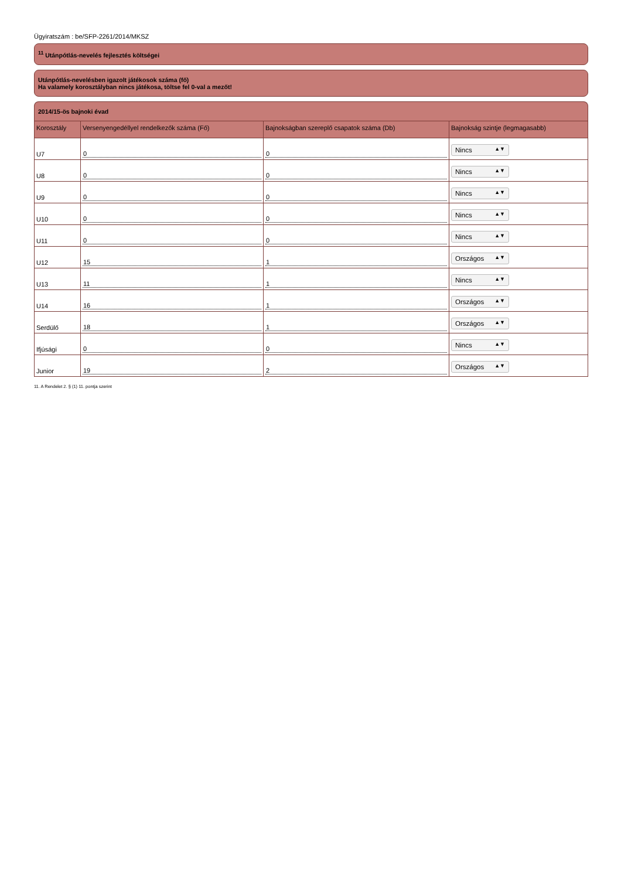Ügyiratszám : be/SFP-2261/2014/MKSZ
<sup>11</sup> Utánpótlás-nevelés fejlesztés költségei
Utánpótlás-nevelésben igazolt játékosok száma (fő)
Ha valamely korosztályban nincs játékosa, töltse fel 0-val a mezőt!
2014/15-ös bajnoki évad
| Korosztály | Versenyengedéllyel rendelkezők száma (Fő) | Bajnokságban szereplő csapatok száma (Db) | Bajnokság szintje (legmagasabb) |
| --- | --- | --- | --- |
| U7 | 0 | 0 | Nincs ▲▼ |
| U8 | 0 | 0 | Nincs ▲▼ |
| U9 | 0 | 0 | Nincs ▲▼ |
| U10 | 0 | 0 | Nincs ▲▼ |
| U11 | 0 | 0 | Nincs ▲▼ |
| U12 | 15 | 1 | Országos ▲▼ |
| U13 | 11 | 1 | Nincs ▲▼ |
| U14 | 16 | 1 | Országos ▲▼ |
| Serdülő | 18 | 1 | Országos ▲▼ |
| Ifjúsági | 0 | 0 | Nincs ▲▼ |
| Junior | 19 | 2 | Országos ▲▼ |
11. A Rendelet 2. § (1) 11. pontja szerint